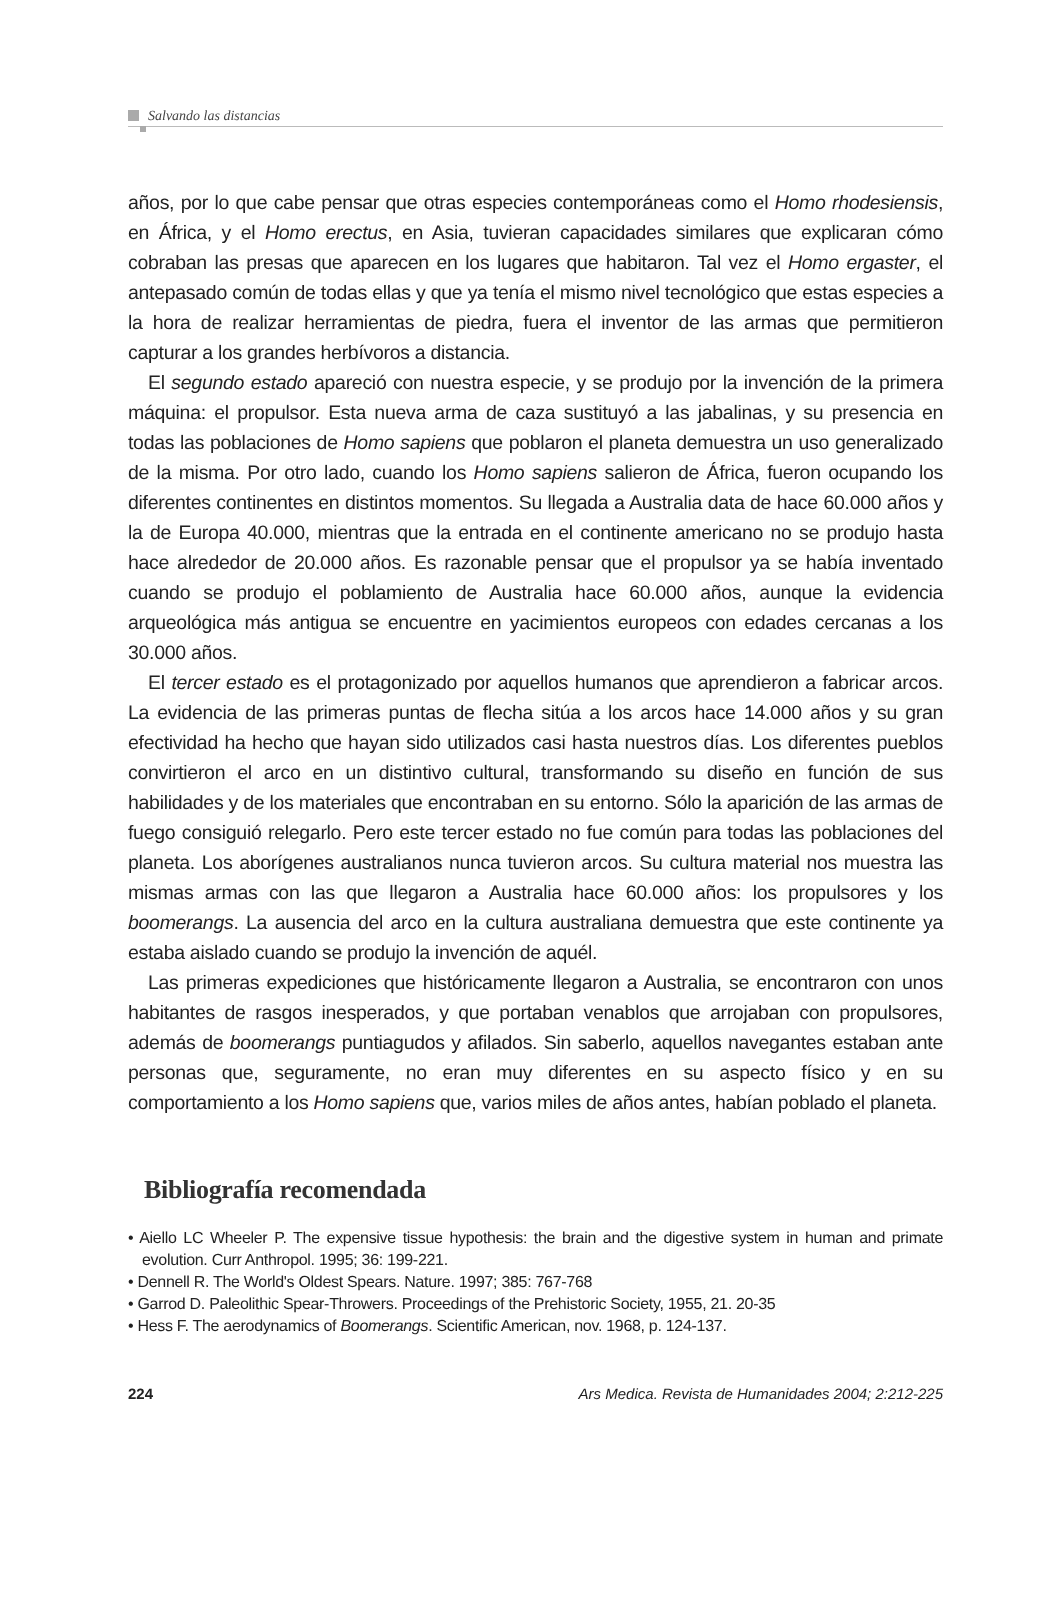Salvando las distancias
años, por lo que cabe pensar que otras especies contemporáneas como el Homo rhodesiensis, en África, y el Homo erectus, en Asia, tuvieran capacidades similares que explicaran cómo cobraban las presas que aparecen en los lugares que habitaron. Tal vez el Homo ergaster, el antepasado común de todas ellas y que ya tenía el mismo nivel tecnológico que estas especies a la hora de realizar herramientas de piedra, fuera el inventor de las armas que permitieron capturar a los grandes herbívoros a distancia.
El segundo estado apareció con nuestra especie, y se produjo por la invención de la primera máquina: el propulsor. Esta nueva arma de caza sustituyó a las jabalinas, y su presencia en todas las poblaciones de Homo sapiens que poblaron el planeta demuestra un uso generalizado de la misma. Por otro lado, cuando los Homo sapiens salieron de África, fueron ocupando los diferentes continentes en distintos momentos. Su llegada a Australia data de hace 60.000 años y la de Europa 40.000, mientras que la entrada en el continente americano no se produjo hasta hace alrededor de 20.000 años. Es razonable pensar que el propulsor ya se había inventado cuando se produjo el poblamiento de Australia hace 60.000 años, aunque la evidencia arqueológica más antigua se encuentre en yacimientos europeos con edades cercanas a los 30.000 años.
El tercer estado es el protagonizado por aquellos humanos que aprendieron a fabricar arcos. La evidencia de las primeras puntas de flecha sitúa a los arcos hace 14.000 años y su gran efectividad ha hecho que hayan sido utilizados casi hasta nuestros días. Los diferentes pueblos convirtieron el arco en un distintivo cultural, transformando su diseño en función de sus habilidades y de los materiales que encontraban en su entorno. Sólo la aparición de las armas de fuego consiguió relegarlo. Pero este tercer estado no fue común para todas las poblaciones del planeta. Los aborígenes australianos nunca tuvieron arcos. Su cultura material nos muestra las mismas armas con las que llegaron a Australia hace 60.000 años: los propulsores y los boomerangs. La ausencia del arco en la cultura australiana demuestra que este continente ya estaba aislado cuando se produjo la invención de aquél.
Las primeras expediciones que históricamente llegaron a Australia, se encontraron con unos habitantes de rasgos inesperados, y que portaban venablos que arrojaban con propulsores, además de boomerangs puntiagudos y afilados. Sin saberlo, aquellos navegantes estaban ante personas que, seguramente, no eran muy diferentes en su aspecto físico y en su comportamiento a los Homo sapiens que, varios miles de años antes, habían poblado el planeta.
Bibliografía recomendada
• Aiello LC Wheeler P. The expensive tissue hypothesis: the brain and the digestive system in human and primate evolution. Curr Anthropol. 1995; 36: 199-221.
• Dennell R. The World's Oldest Spears. Nature. 1997; 385: 767-768
• Garrod D. Paleolithic Spear-Throwers. Proceedings of the Prehistoric Society, 1955, 21. 20-35
• Hess F. The aerodynamics of Boomerangs. Scientific American, nov. 1968, p. 124-137.
224 Ars Medica. Revista de Humanidades 2004; 2:212-225